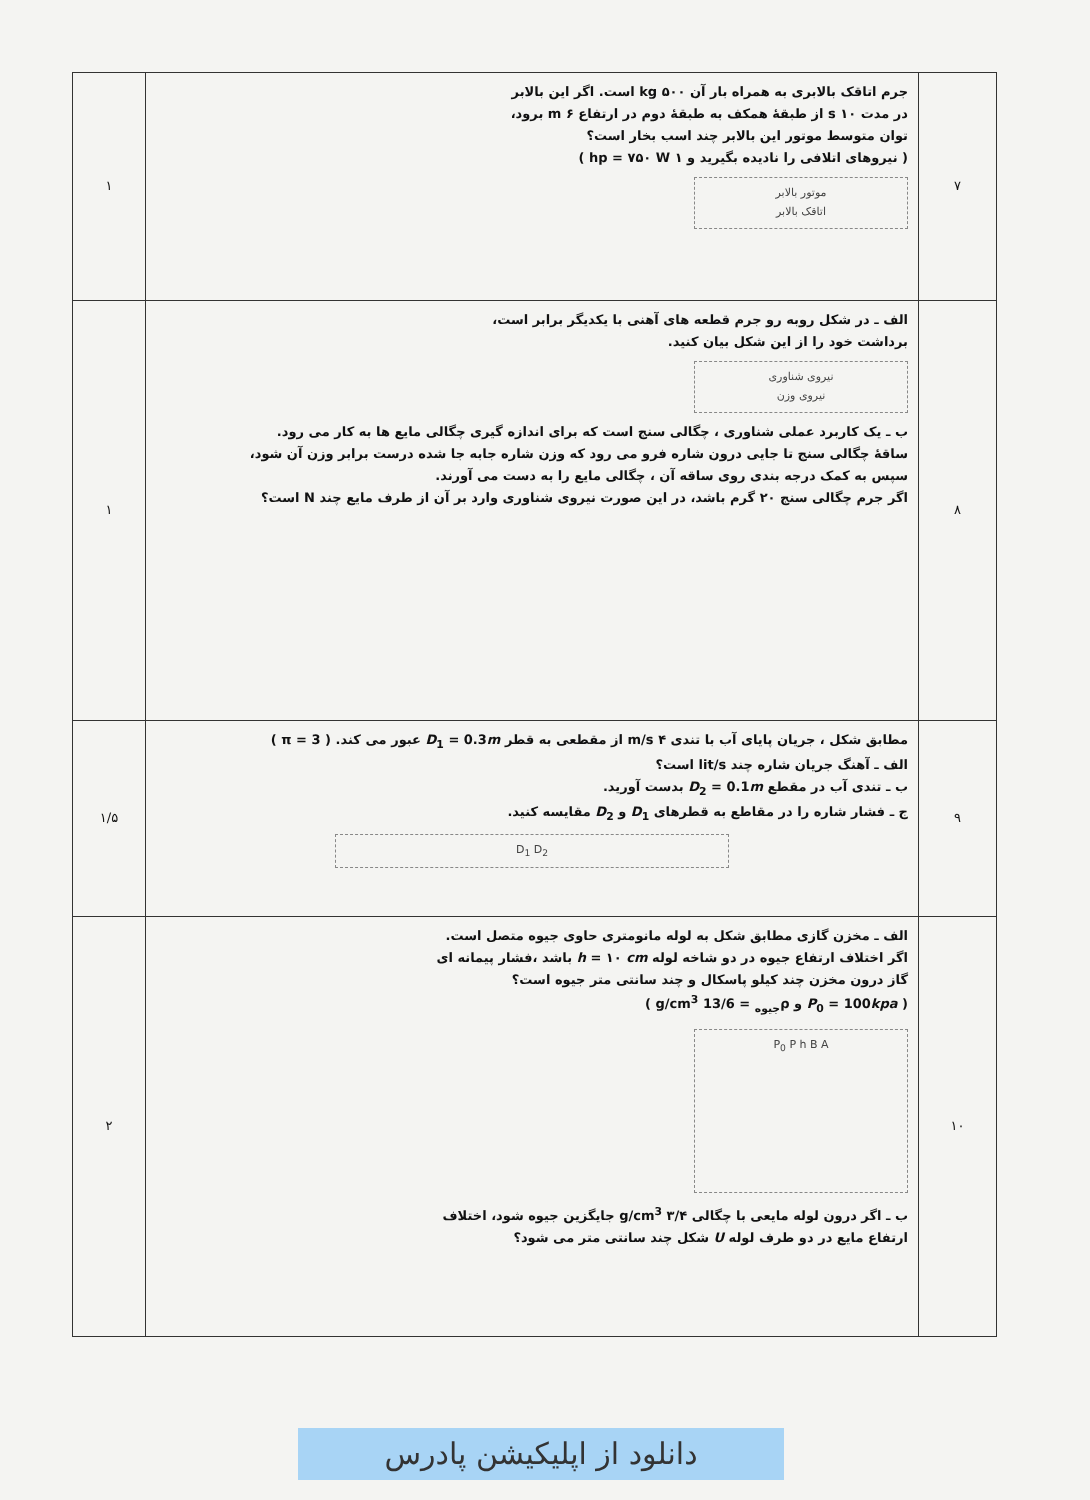| ۷ | جرم اتاقک بالابری به همراه بار آن kg ۵۰۰ است. اگر این بالابر در مدت s ۱۰ از طبقهٔ همکف به طبقهٔ دوم در ارتفاع m ۶ برود، توان متوسط موتور این بالابر چند اسب بخار است؟ ( نیروهای اتلافی را نادیده بگیرید و ۱ hp = ۷۵۰ W ) موتور بالابر اتاقک بالابر | ۱ |
| ۸ | الف ـ در شکل روبه رو جرم قطعه های آهنی با یکدیگر برابر است، برداشت خود را از این شکل بیان کنید. نیروی شناوری نیروی وزن ب ـ یک کاربرد عملی شناوری ، چگالی سنج است که برای اندازه گیری چگالی مایع ها به کار می رود. ساقهٔ چگالی سنج تا جایی درون شاره فرو می رود که وزن شاره جابه جا شده درست برابر وزن آن شود، سپس به کمک درجه بندی روی ساقه آن ، چگالی مایع را به دست می آورند. اگر جرم چگالی سنج ۲۰ گرم باشد، در این صورت نیروی شناوری وارد بر آن از طرف مایع چند N است؟ | ۱ |
| ۹ | مطابق شکل ، جریان پایای آب با تندی ۴ m/s از مقطعی به قطر D<sub>1</sub> = 0.3 m عبور می کند. ( π = 3 ) الف ـ آهنگ جریان شاره چند lit/s است؟ ب ـ تندی آب در مقطع D<sub>2</sub> = 0.1 m بدست آورید. ج ـ فشار شاره را در مقاطع به قطرهای D<sub>1</sub> و D<sub>2</sub> مقایسه کنید. D<sub>1</sub> D<sub>2</sub> | ۱/۵ |
| ۱۰ | الف ـ مخزن گازی مطابق شکل به لوله مانومتری حاوی جیوه متصل است. اگر اختلاف ارتفاع جیوه در دو شاخه لوله h = ۱۰ cm باشد ،فشار پیمانه ای گاز درون مخزن چند کیلو پاسکال و چند سانتی متر جیوه است؟ ( P<sub>0</sub> = 100 kpa و ρ<sub>جیوه</sub> = 13/6 g/cm<sup>3</sup> ) P<sub>0</sub> P h B A ب ـ اگر درون لوله مایعی با چگالی ۳/۴ g/cm<sup>3</sup> جایگزین جیوه شود، اختلاف ارتفاع مایع در دو طرف لوله U شکل چند سانتی متر می شود؟ | ۲ |
دانلود از اپلیکیشن پادرس